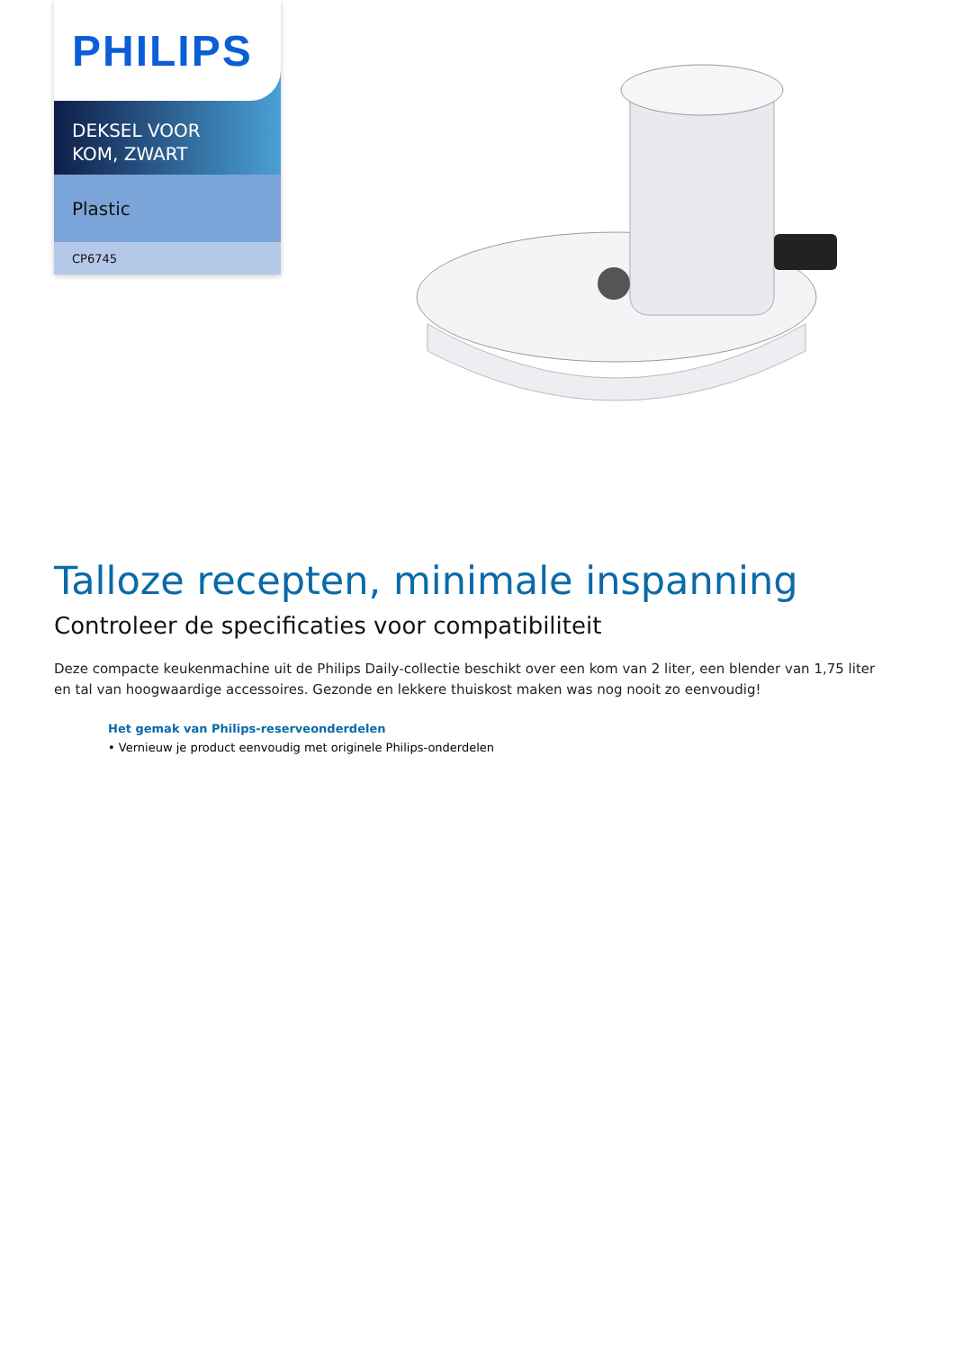PHILIPS
DEKSEL VOOR
KOM, ZWART
Plastic
CP6745
Talloze recepten, minimale inspanning
Controleer de specificaties voor compatibiliteit
Deze compacte keukenmachine uit de Philips Daily-collectie beschikt over een kom van 2 liter, een blender van 1,75 liter en tal van hoogwaardige accessoires. Gezonde en lekkere thuiskost maken was nog nooit zo eenvoudig!
Het gemak van Philips-reserveonderdelen
• Vernieuw je product eenvoudig met originele Philips-onderdelen